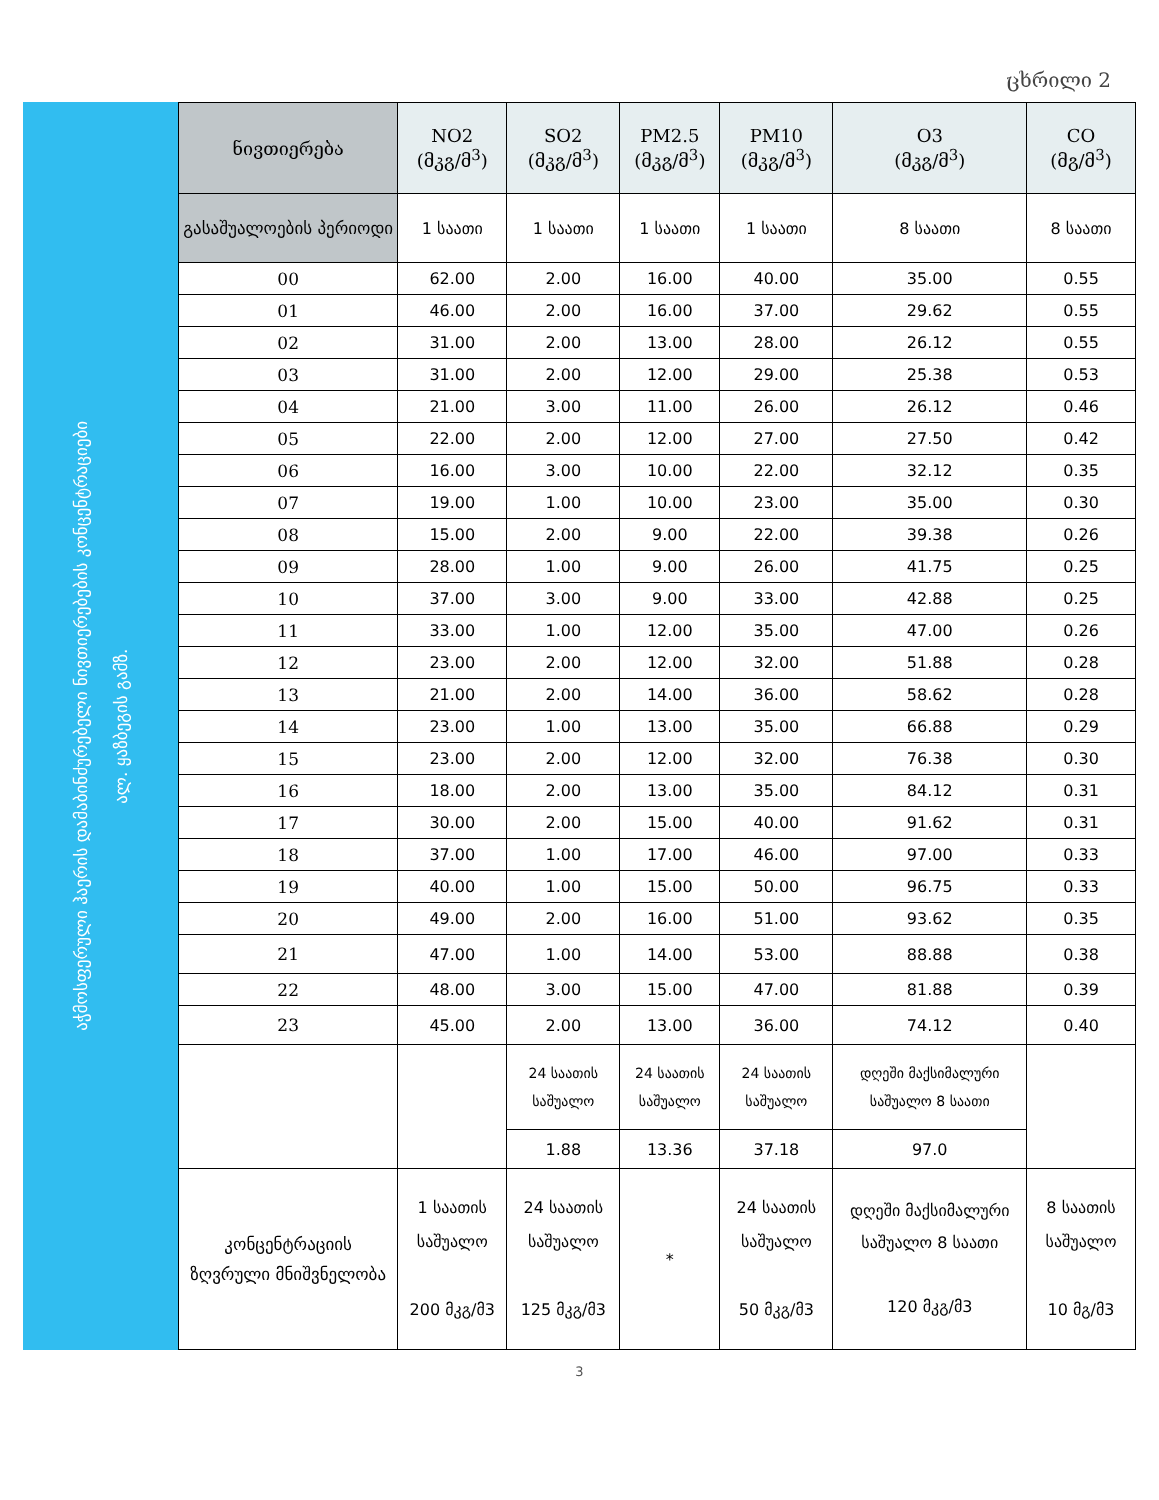ცხრილი 2
აჭმოსფერული ჰაერის დამაბინძურებელი ნივთიერებების კონცენტრაციები
ალ. ყაზბეგის გამზ.
| ნივთიერება | NO2 (მკგ/მ<sup>3</sup>) | SO2 (მკგ/მ<sup>3</sup>) | PM2.5 (მკგ/მ<sup>3</sup>) | PM10 (მკგ/მ<sup>3</sup>) | O3 (მკგ/მ<sup>3</sup>) | CO (მგ/მ<sup>3</sup>) |
| --- | --- | --- | --- | --- | --- | --- |
| გასაშუალოების პერიოდი | 1 საათი | 1 საათი | 1 საათი | 1 საათი | 8 საათი | 8 საათი |
| 00 | 62.00 | 2.00 | 16.00 | 40.00 | 35.00 | 0.55 |
| 01 | 46.00 | 2.00 | 16.00 | 37.00 | 29.62 | 0.55 |
| 02 | 31.00 | 2.00 | 13.00 | 28.00 | 26.12 | 0.55 |
| 03 | 31.00 | 2.00 | 12.00 | 29.00 | 25.38 | 0.53 |
| 04 | 21.00 | 3.00 | 11.00 | 26.00 | 26.12 | 0.46 |
| 05 | 22.00 | 2.00 | 12.00 | 27.00 | 27.50 | 0.42 |
| 06 | 16.00 | 3.00 | 10.00 | 22.00 | 32.12 | 0.35 |
| 07 | 19.00 | 1.00 | 10.00 | 23.00 | 35.00 | 0.30 |
| 08 | 15.00 | 2.00 | 9.00 | 22.00 | 39.38 | 0.26 |
| 09 | 28.00 | 1.00 | 9.00 | 26.00 | 41.75 | 0.25 |
| 10 | 37.00 | 3.00 | 9.00 | 33.00 | 42.88 | 0.25 |
| 11 | 33.00 | 1.00 | 12.00 | 35.00 | 47.00 | 0.26 |
| 12 | 23.00 | 2.00 | 12.00 | 32.00 | 51.88 | 0.28 |
| 13 | 21.00 | 2.00 | 14.00 | 36.00 | 58.62 | 0.28 |
| 14 | 23.00 | 1.00 | 13.00 | 35.00 | 66.88 | 0.29 |
| 15 | 23.00 | 2.00 | 12.00 | 32.00 | 76.38 | 0.30 |
| 16 | 18.00 | 2.00 | 13.00 | 35.00 | 84.12 | 0.31 |
| 17 | 30.00 | 2.00 | 15.00 | 40.00 | 91.62 | 0.31 |
| 18 | 37.00 | 1.00 | 17.00 | 46.00 | 97.00 | 0.33 |
| 19 | 40.00 | 1.00 | 15.00 | 50.00 | 96.75 | 0.33 |
| 20 | 49.00 | 2.00 | 16.00 | 51.00 | 93.62 | 0.35 |
| 21 | 47.00 | 1.00 | 14.00 | 53.00 | 88.88 | 0.38 |
| 22 | 48.00 | 3.00 | 15.00 | 47.00 | 81.88 | 0.39 |
| 23 | 45.00 | 2.00 | 13.00 | 36.00 | 74.12 | 0.40 |
| | | 24 საათის საშუალო | 24 საათის საშუალო | 24 საათის საშუალო | დღეში მაქსიმალური საშუალო 8 საათი | |
| | | 1.88 | 13.36 | 37.18 | 97.0 | |
| კონცენტრაციის ზღვრული მნიშვნელობა | 1 საათის საშუალო 200 მკგ/მ3 | 24 საათის საშუალო 125 მკგ/მ3 | * | 24 საათის საშუალო 50 მკგ/მ3 | დღეში მაქსიმალური საშუალო 8 საათი 120 მკგ/მ3 | 8 საათის საშუალო 10 მგ/მ3 |
3